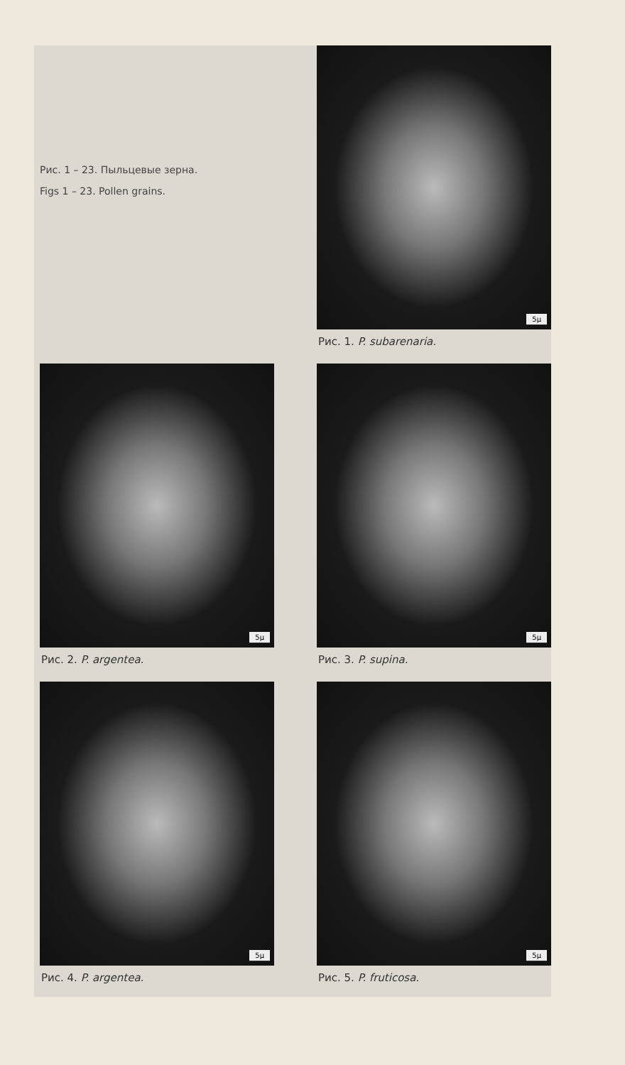Рис. 1 – 23. Пыльцевые зерна.
Figs 1 – 23. Pollen grains.
5μ
Рис. 1. P. subarenaria.
5μ
Рис. 2. P. argentea.
5μ
Рис. 3. P. supina.
5μ
Рис. 4. P. argentea.
5μ
Рис. 5. P. fruticosa.